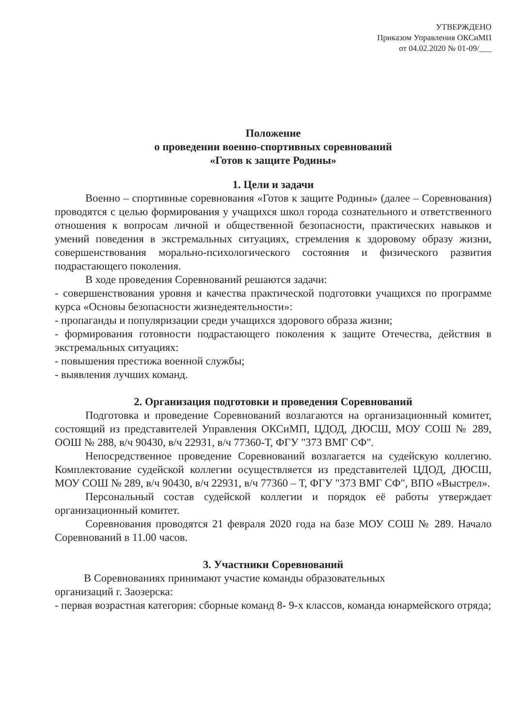УТВЕРЖДЕНО
Приказом Управления ОКСиМП
от 04.02.2020 № 01-09/___
Положение
о проведении военно-спортивных соревнований
«Готов к защите Родины»
1. Цели и задачи
Военно – спортивные соревнования «Готов к защите Родины» (далее – Соревнования) проводятся с целью формирования у учащихся школ города сознательного и ответственного отношения к вопросам личной и общественной безопасности, практических навыков и умений поведения в экстремальных ситуациях, стремления к здоровому образу жизни, совершенствования морально-психологического состояния и физического развития подрастающего поколения.
В ходе проведения Соревнований решаются задачи:
- совершенствования уровня и качества практической подготовки учащихся по программе курса «Основы безопасности жизнедеятельности»:
- пропаганды и популяризации среди учащихся здорового образа жизни;
- формирования готовности подрастающего поколения к защите Отечества, действия в экстремальных ситуациях:
- повышения престижа военной службы;
- выявления лучших команд.
2. Организация подготовки и проведения Соревнований
Подготовка и проведение Соревнований возлагаются на организационный комитет, состоящий из представителей Управления ОКСиМП, ЦДОД, ДЮСШ, МОУ СОШ № 289, ООШ № 288, в/ч 90430, в/ч 22931, в/ч 77360-Т, ФГУ "373 ВМГ СФ".
Непосредственное проведение Соревнований возлагается на судейскую коллегию. Комплектование судейской коллегии осуществляется из представителей ЦДОД, ДЮСШ, МОУ СОШ № 289, в/ч 90430, в/ч 22931, в/ч 77360 – Т, ФГУ "373 ВМГ СФ", ВПО «Выстрел».
Персональный состав судейской коллегии и порядок её работы утверждает организационный комитет.
Соревнования проводятся 21 февраля 2020 года на базе МОУ СОШ № 289. Начало Соревнований в 11.00 часов.
3. Участники Соревнований
В Соревнованиях принимают участие команды образовательных
организаций г. Заозерска:
- первая возрастная категория: сборные команд 8- 9-х классов, команда юнармейского отряда;